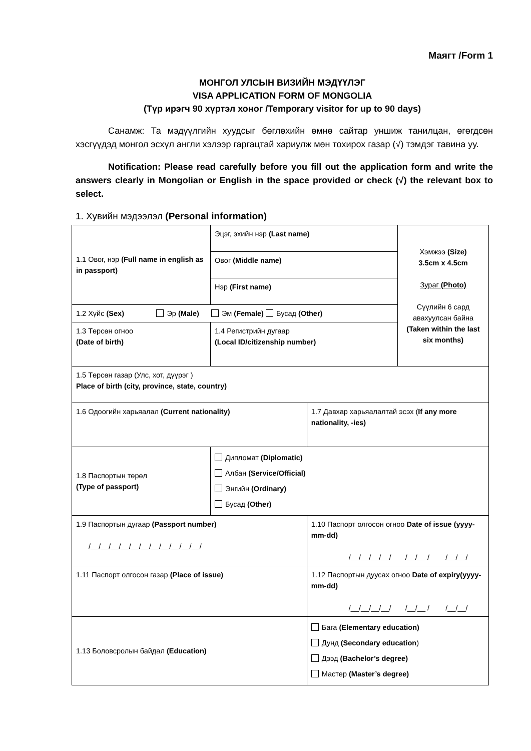Маягт /Form 1
МОНГОЛ УЛСЫН ВИЗИЙН МЭДҮҮЛЭГ
VISA APPLICATION FORM OF MONGOLIA
(Түр ирэгч 90 хүртэл хоног /Temporary visitor for up to 90 days)
Санамж: Та мэдүүлгийн хуудсыг бөглөхийн өмнө сайтар уншиж танилцан, өгөгдсөн хэсгүүдэд монгол эсхүл англи хэлээр гаргацтай хариулж мөн тохирох газар (√) тэмдэг тавина уу.
Notification: Please read carefully before you fill out the application form and write the answers clearly in Mongolian or English in the space provided or check (√) the relevant box to select.
1. Хувийн мэдээлэл (Personal information)
| 1.1 Овог, нэр (Full name in english as in passport) | Эцэг, эхийн нэр (Last name) | | Хэмжээ (Size) 3.5cm x 4.5cm Зураг (Photo) Сүүлийн 6 сард авахуулсан байна (Taken within the last six months) |
| | Овог (Middle name) | | |
| | Нэр (First name) | | |
| 1.2 Хүйс (Sex) Эр (Male) Эм (Female) Бусад (Other) | | | |
| 1.3 Төрсөн огноо (Date of birth) | 1.4 Регистрийн дугаар (Local ID/citizenship number) | | |
| 1.5 Төрсөн газар (Улс, хот, дүүрэг ) Place of birth (city, province, state, country) | | | |
| 1.6 Одоогийн харьяалал (Current nationality) | | 1.7 Давхар харьяалалтай эсэх ( If any more nationality, -ies) | |
| 1.8 Паспортын төрөл (Type of passport) | Дипломат (Diplomatic) Албан (Service/Official) Энгийн (Ordinary) Бусад (Other) | | |
| 1.9 Паспортын дугаар (Passport number) /__/__/__/__/__/__/__/__/__/__/__/ | | 1.10 Паспорт олгосон огноо Date of issue (yyyy-mm-dd) /__/__/__/__/ /__/__ / /__/__/ | |
| 1.11 Паспорт олгосон газар (Place of issue) | | 1.12 Паспортын дуусах огноо Date of expiry(yyyy-mm-dd) /__/__/__/__/ /__/__ / /__/__/ | |
| 1.13 Боловсролын байдал (Education) | | Бага (Elementary education) Дунд (Secondary education ) Дээд (Bachelor’s degree) Мастер (Master’s degree) | |